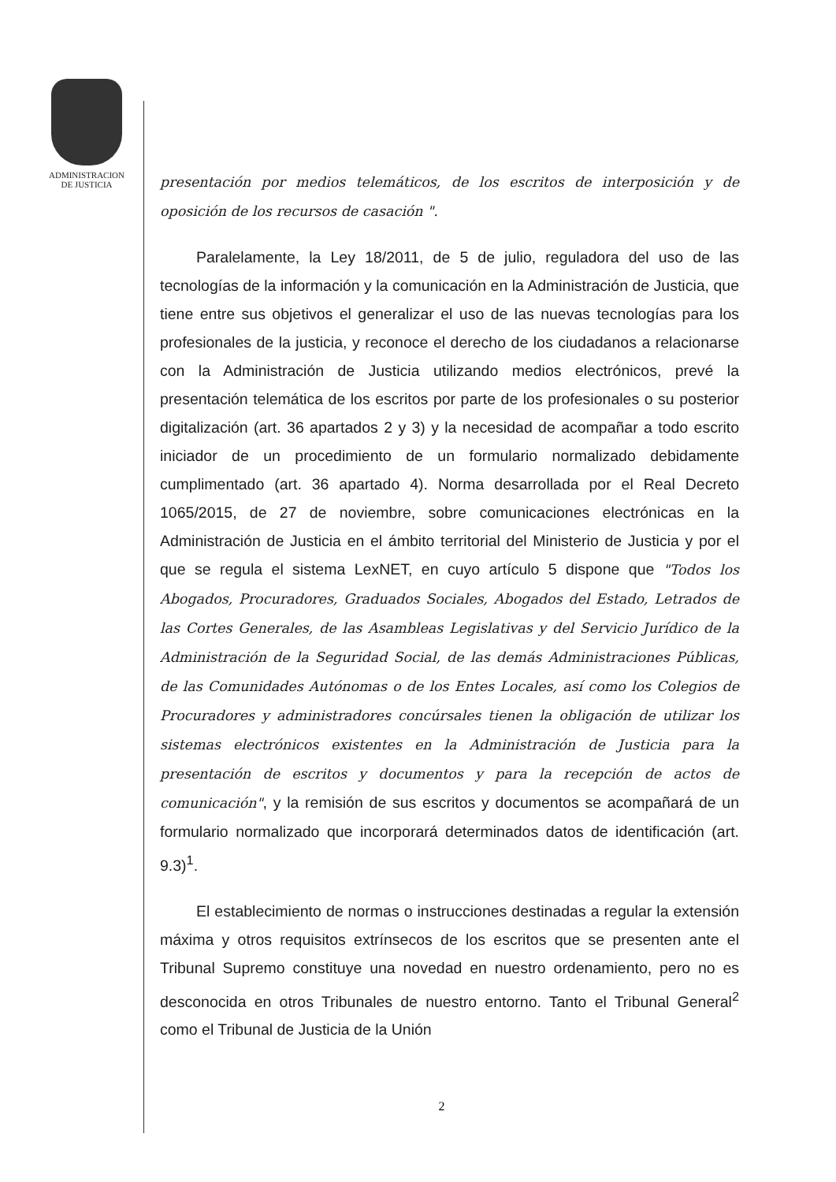ADMINISTRACION
DE JUSTICIA
presentación por medios telemáticos, de los escritos de interposición y de oposición de los recursos de casación ".
Paralelamente, la Ley 18/2011, de 5 de julio, reguladora del uso de las tecnologías de la información y la comunicación en la Administración de Justicia, que tiene entre sus objetivos el generalizar el uso de las nuevas tecnologías para los profesionales de la justicia, y reconoce el derecho de los ciudadanos a relacionarse con la Administración de Justicia utilizando medios electrónicos, prevé la presentación telemática de los escritos por parte de los profesionales o su posterior digitalización (art. 36 apartados 2 y 3) y la necesidad de acompañar a todo escrito iniciador de un procedimiento de un formulario normalizado debidamente cumplimentado (art. 36 apartado 4). Norma desarrollada por el Real Decreto 1065/2015, de 27 de noviembre, sobre comunicaciones electrónicas en la Administración de Justicia en el ámbito territorial del Ministerio de Justicia y por el que se regula el sistema LexNET, en cuyo artículo 5 dispone que "Todos los Abogados, Procuradores, Graduados Sociales, Abogados del Estado, Letrados de las Cortes Generales, de las Asambleas Legislativas y del Servicio Jurídico de la Administración de la Seguridad Social, de las demás Administraciones Públicas, de las Comunidades Autónomas o de los Entes Locales, así como los Colegios de Procuradores y administradores concúrsales tienen la obligación de utilizar los sistemas electrónicos existentes en la Administración de Justicia para la presentación de escritos y documentos y para la recepción de actos de comunicación", y la remisión de sus escritos y documentos se acompañará de un formulario normalizado que incorporará determinados datos de identificación (art. 9.3)<sup>1</sup>.
El establecimiento de normas o instrucciones destinadas a regular la extensión máxima y otros requisitos extrínsecos de los escritos que se presenten ante el Tribunal Supremo constituye una novedad en nuestro ordenamiento, pero no es desconocida en otros Tribunales de nuestro entorno. Tanto el Tribunal General<sup>2</sup> como el Tribunal de Justicia de la Unión
2